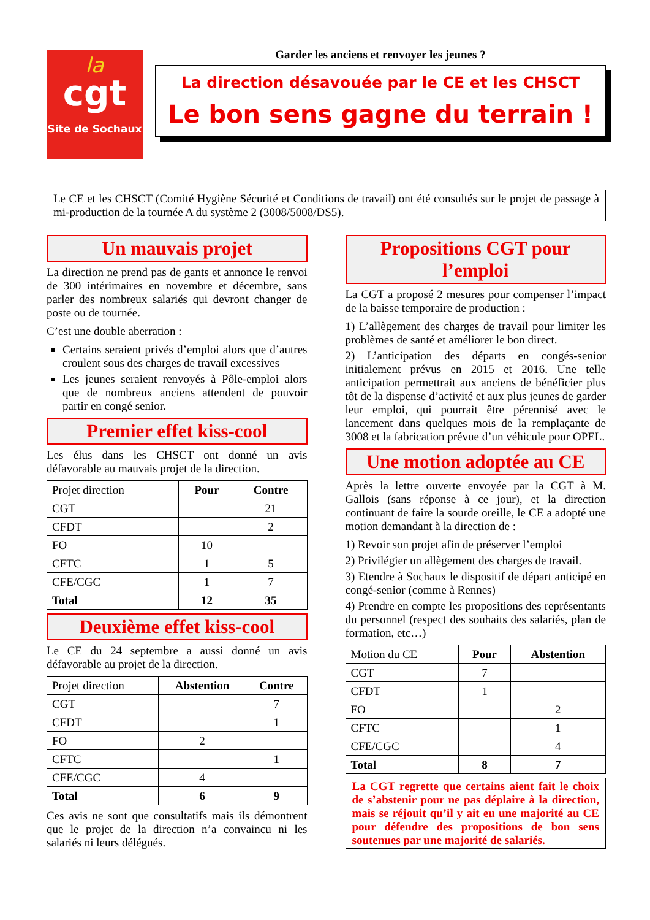la
cgt
Site de Sochaux
Garder les anciens et renvoyer les jeunes ?
La direction désavouée par le CE et les CHSCT
Le bon sens gagne du terrain !
Le CE et les CHSCT (Comité Hygiène Sécurité et Conditions de travail) ont été consultés sur le projet de passage à mi-production de la tournée A du système 2 (3008/5008/DS5).
Un mauvais projet
La direction ne prend pas de gants et annonce le renvoi de 300 intérimaires en novembre et décembre, sans parler des nombreux salariés qui devront changer de poste ou de tournée.
C’est une double aberration :
Certains seraient privés d’emploi alors que d’autres croulent sous des charges de travail excessives
Les jeunes seraient renvoyés à Pôle-emploi alors que de nombreux anciens attendent de pouvoir partir en congé senior.
Premier effet kiss-cool
Les élus dans les CHSCT ont donné un avis défavorable au mauvais projet de la direction.
| Projet direction | Pour | Contre |
| --- | --- | --- |
| CGT | | 21 |
| CFDT | | 2 |
| FO | 10 | |
| CFTC | 1 | 5 |
| CFE/CGC | 1 | 7 |
| Total | 12 | 35 |
Deuxième effet kiss-cool
Le CE du 24 septembre a aussi donné un avis défavorable au projet de la direction.
| Projet direction | Abstention | Contre |
| --- | --- | --- |
| CGT | | 7 |
| CFDT | | 1 |
| FO | 2 | |
| CFTC | | 1 |
| CFE/CGC | 4 | |
| Total | 6 | 9 |
Ces avis ne sont que consultatifs mais ils démontrent que le projet de la direction n’a convaincu ni les salariés ni leurs délégués.
Propositions CGT pour l’emploi
La CGT a proposé 2 mesures pour compenser l’impact de la baisse temporaire de production :
1) L’allègement des charges de travail pour limiter les problèmes de santé et améliorer le bon direct.
2) L’anticipation des départs en congés-senior initialement prévus en 2015 et 2016. Une telle anticipation permettrait aux anciens de bénéficier plus tôt de la dispense d’activité et aux plus jeunes de garder leur emploi, qui pourrait être pérennisé avec le lancement dans quelques mois de la remplaçante de 3008 et la fabrication prévue d’un véhicule pour OPEL.
Une motion adoptée au CE
Après la lettre ouverte envoyée par la CGT à M. Gallois (sans réponse à ce jour), et la direction continuant de faire la sourde oreille, le CE a adopté une motion demandant à la direction de :
1) Revoir son projet afin de préserver l’emploi
2) Privilégier un allègement des charges de travail.
3) Etendre à Sochaux le dispositif de départ anticipé en congé-senior (comme à Rennes)
4) Prendre en compte les propositions des représentants du personnel (respect des souhaits des salariés, plan de formation, etc…)
| Motion du CE | Pour | Abstention |
| --- | --- | --- |
| CGT | 7 | |
| CFDT | 1 | |
| FO | | 2 |
| CFTC | | 1 |
| CFE/CGC | | 4 |
| Total | 8 | 7 |
La CGT regrette que certains aient fait le choix de s’abstenir pour ne pas déplaire à la direction, mais se réjouit qu’il y ait eu une majorité au CE pour défendre des propositions de bon sens soutenues par une majorité de salariés.